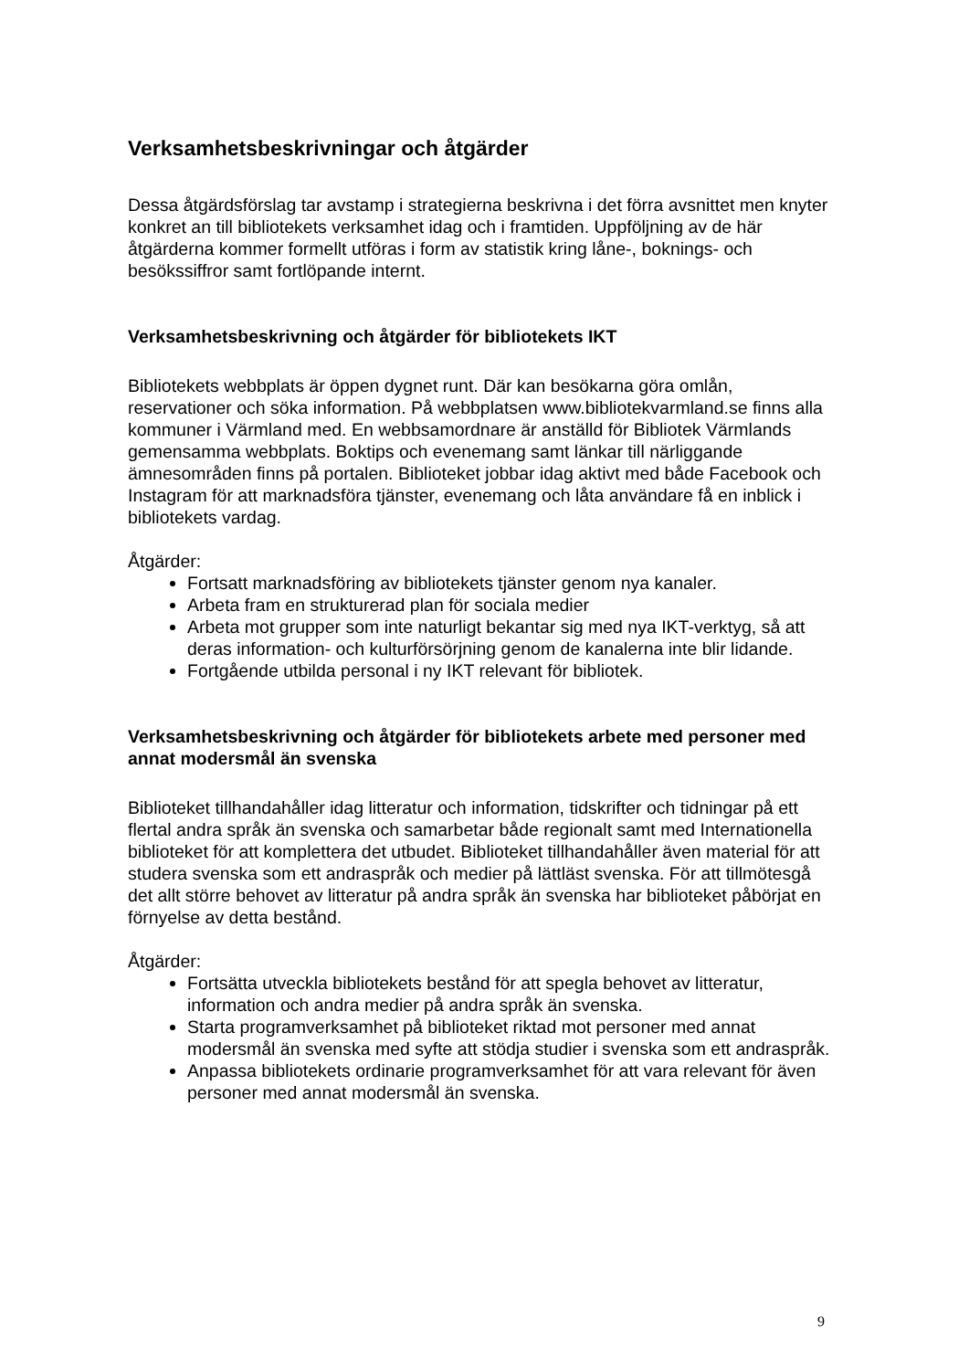Verksamhetsbeskrivningar och åtgärder
Dessa åtgärdsförslag tar avstamp i strategierna beskrivna i det förra avsnittet men knyter konkret an till bibliotekets verksamhet idag och i framtiden. Uppföljning av de här åtgärderna kommer formellt utföras i form av statistik kring låne-, boknings- och besökssiffror samt fortlöpande internt.
Verksamhetsbeskrivning och åtgärder för bibliotekets IKT
Bibliotekets webbplats är öppen dygnet runt. Där kan besökarna göra omlån, reservationer och söka information. På webbplatsen www.bibliotekvarmland.se finns alla kommuner i Värmland med. En webbsamordnare är anställd för Bibliotek Värmlands gemensamma webbplats. Boktips och evenemang samt länkar till närliggande ämnesområden finns på portalen. Biblioteket jobbar idag aktivt med både Facebook och Instagram för att marknadsföra tjänster, evenemang och låta användare få en inblick i bibliotekets vardag.
Åtgärder:
Fortsatt marknadsföring av bibliotekets tjänster genom nya kanaler.
Arbeta fram en strukturerad plan för sociala medier
Arbeta mot grupper som inte naturligt bekantar sig med nya IKT-verktyg, så att deras information- och kulturförsörjning genom de kanalerna inte blir lidande.
Fortgående utbilda personal i ny IKT relevant för bibliotek.
Verksamhetsbeskrivning och åtgärder för bibliotekets arbete med personer med annat modersmål än svenska
Biblioteket tillhandahåller idag litteratur och information, tidskrifter och tidningar på ett flertal andra språk än svenska och samarbetar både regionalt samt med Internationella biblioteket för att komplettera det utbudet. Biblioteket tillhandahåller även material för att studera svenska som ett andraspråk och medier på lättläst svenska. För att tillmötesgå det allt större behovet av litteratur på andra språk än svenska har biblioteket påbörjat en förnyelse av detta bestånd.
Åtgärder:
Fortsätta utveckla bibliotekets bestånd för att spegla behovet av litteratur, information och andra medier på andra språk än svenska.
Starta programverksamhet på biblioteket riktad mot personer med annat modersmål än svenska med syfte att stödja studier i svenska som ett andraspråk.
Anpassa bibliotekets ordinarie programverksamhet för att vara relevant för även personer med annat modersmål än svenska.
9